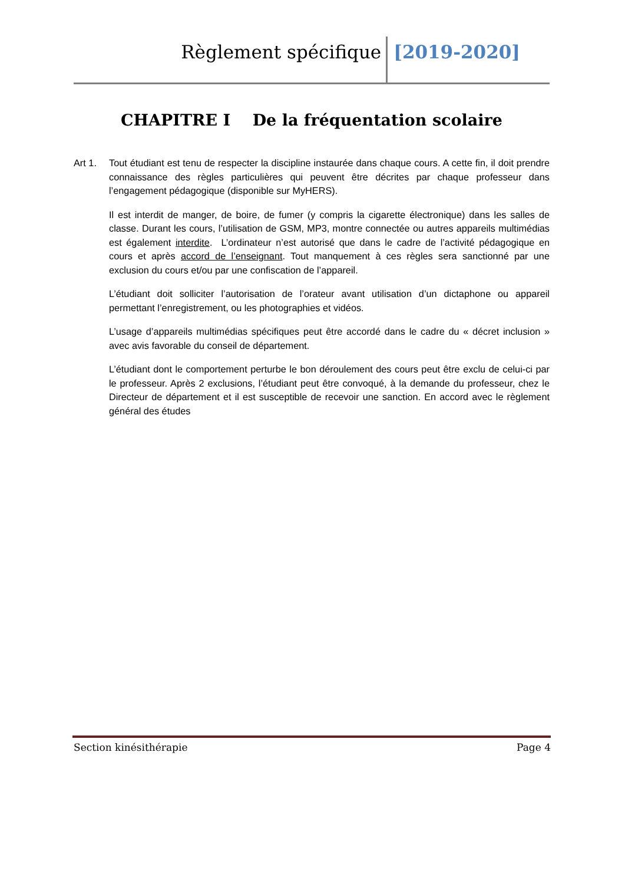Règlement spécifique [2019-2020]
CHAPITRE I De la fréquentation scolaire
Art 1. Tout étudiant est tenu de respecter la discipline instaurée dans chaque cours. A cette fin, il doit prendre connaissance des règles particulières qui peuvent être décrites par chaque professeur dans l’engagement pédagogique (disponible sur MyHERS).
Il est interdit de manger, de boire, de fumer (y compris la cigarette électronique) dans les salles de classe. Durant les cours, l’utilisation de GSM, MP3, montre connectée ou autres appareils multimédias est également interdite. L’ordinateur n’est autorisé que dans le cadre de l’activité pédagogique en cours et après accord de l’enseignant. Tout manquement à ces règles sera sanctionné par une exclusion du cours et/ou par une confiscation de l’appareil.
L’étudiant doit solliciter l’autorisation de l’orateur avant utilisation d’un dictaphone ou appareil permettant l’enregistrement, ou les photographies et vidéos.
L’usage d’appareils multimédias spécifiques peut être accordé dans le cadre du « décret inclusion » avec avis favorable du conseil de département.
L’étudiant dont le comportement perturbe le bon déroulement des cours peut être exclu de celui-ci par le professeur. Après 2 exclusions, l’étudiant peut être convoqué, à la demande du professeur, chez le Directeur de département et il est susceptible de recevoir une sanction. En accord avec le règlement général des études
Section kinésithérapie Page 4